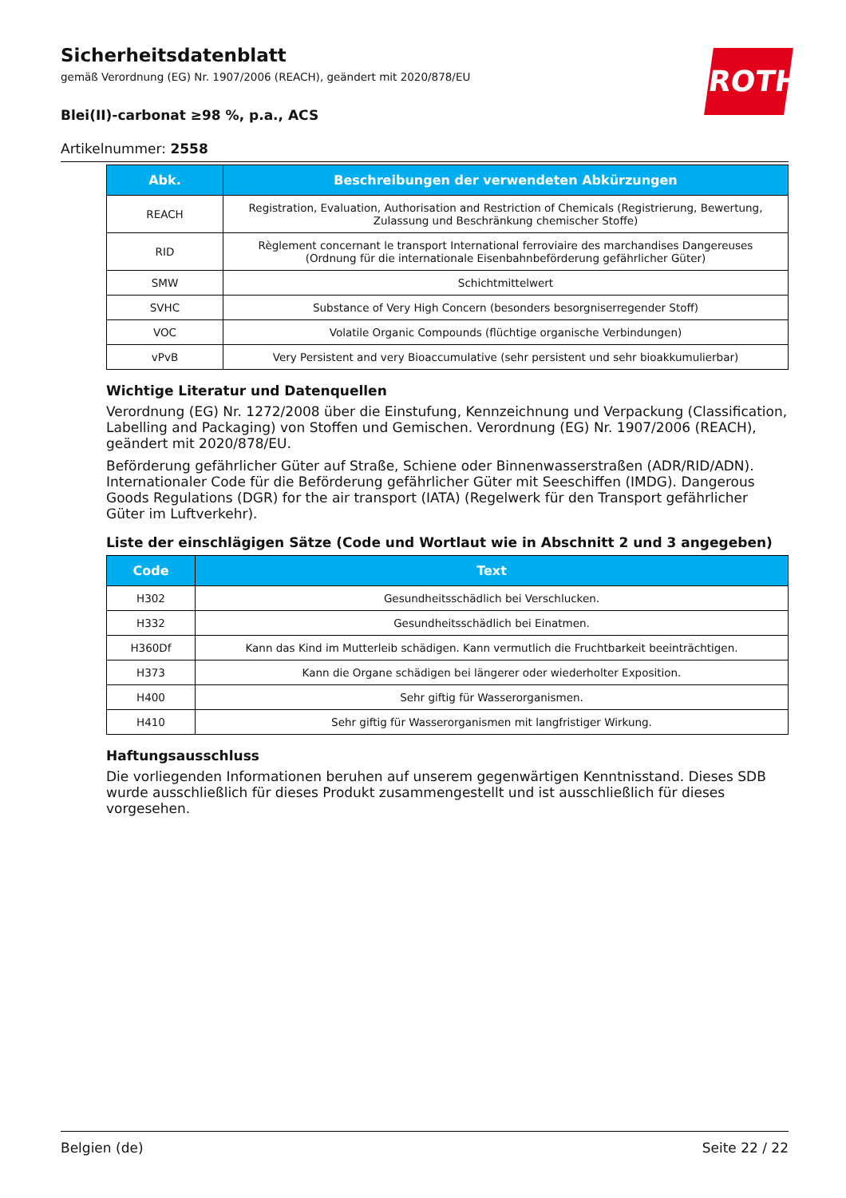Sicherheitsdatenblatt
gemäß Verordnung (EG) Nr. 1907/2006 (REACH), geändert mit 2020/878/EU
Blei(II)-carbonat ≥98 %, p.a., ACS
Artikelnummer: 2558
ROTH
| Abk. | Beschreibungen der verwendeten Abkürzungen |
| --- | --- |
| REACH | Registration, Evaluation, Authorisation and Restriction of Chemicals (Registrierung, Bewertung, Zulassung und Beschränkung chemischer Stoffe) |
| RID | Règlement concernant le transport International ferroviaire des marchandises Dangereuses (Ordnung für die internationale Eisenbahnbeförderung gefährlicher Güter) |
| SMW | Schichtmittelwert |
| SVHC | Substance of Very High Concern (besonders besorgniserregender Stoff) |
| VOC | Volatile Organic Compounds (flüchtige organische Verbindungen) |
| vPvB | Very Persistent and very Bioaccumulative (sehr persistent und sehr bioakkumulierbar) |
Wichtige Literatur und Datenquellen
Verordnung (EG) Nr. 1272/2008 über die Einstufung, Kennzeichnung und Verpackung (Classification, Labelling and Packaging) von Stoffen und Gemischen. Verordnung (EG) Nr. 1907/2006 (REACH), geändert mit 2020/878/EU.
Beförderung gefährlicher Güter auf Straße, Schiene oder Binnenwasserstraßen (ADR/RID/ADN). Internationaler Code für die Beförderung gefährlicher Güter mit Seeschiffen (IMDG). Dangerous Goods Regulations (DGR) for the air transport (IATA) (Regelwerk für den Transport gefährlicher Güter im Luftverkehr).
Liste der einschlägigen Sätze (Code und Wortlaut wie in Abschnitt 2 und 3 angegeben)
| Code | Text |
| --- | --- |
| H302 | Gesundheitsschädlich bei Verschlucken. |
| H332 | Gesundheitsschädlich bei Einatmen. |
| H360Df | Kann das Kind im Mutterleib schädigen. Kann vermutlich die Fruchtbarkeit beeinträchtigen. |
| H373 | Kann die Organe schädigen bei längerer oder wiederholter Exposition. |
| H400 | Sehr giftig für Wasserorganismen. |
| H410 | Sehr giftig für Wasserorganismen mit langfristiger Wirkung. |
Haftungsausschluss
Die vorliegenden Informationen beruhen auf unserem gegenwärtigen Kenntnisstand. Dieses SDB wurde ausschließlich für dieses Produkt zusammengestellt und ist ausschließlich für dieses vorgesehen.
Belgien (de) Seite 22 / 22